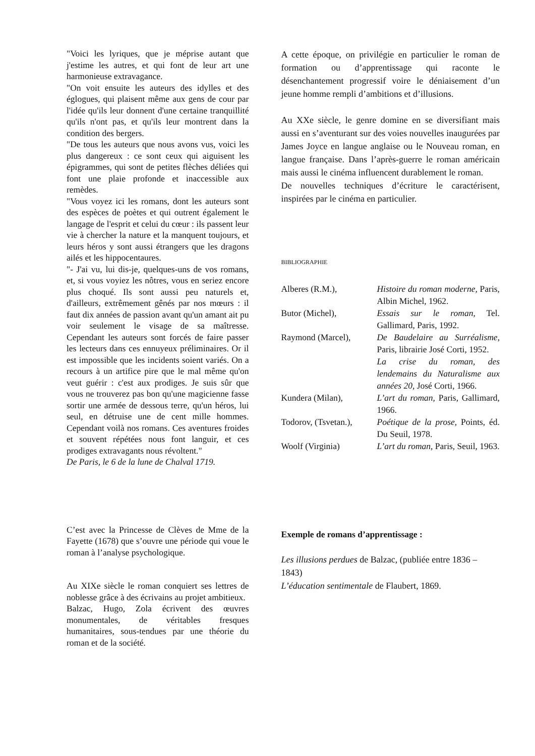"Voici les lyriques, que je méprise autant que j'estime les autres, et qui font de leur art une harmonieuse extravagance.
"On voit ensuite les auteurs des idylles et des églogues, qui plaisent même aux gens de cour par l'idée qu'ils leur donnent d'une certaine tranquillité qu'ils n'ont pas, et qu'ils leur montrent dans la condition des bergers.
"De tous les auteurs que nous avons vus, voici les plus dangereux : ce sont ceux qui aiguisent les épigrammes, qui sont de petites flèches déliées qui font une plaie profonde et inaccessible aux remèdes.
"Vous voyez ici les romans, dont les auteurs sont des espèces de poètes et qui outrent également le langage de l'esprit et celui du cœur : ils passent leur vie à chercher la nature et la manquent toujours, et leurs héros y sont aussi étrangers que les dragons ailés et les hippocentaures.
"- J'ai vu, lui dis-je, quelques-uns de vos romans, et, si vous voyiez les nôtres, vous en seriez encore plus choqué. Ils sont aussi peu naturels et, d'ailleurs, extrêmement gênés par nos mœurs : il faut dix années de passion avant qu'un amant ait pu voir seulement le visage de sa maîtresse. Cependant les auteurs sont forcés de faire passer les lecteurs dans ces ennuyeux préliminaires. Or il est impossible que les incidents soient variés. On a recours à un artifice pire que le mal même qu'on veut guérir : c'est aux prodiges. Je suis sûr que vous ne trouverez pas bon qu'une magicienne fasse sortir une armée de dessous terre, qu'un héros, lui seul, en détruise une de cent mille hommes. Cependant voilà nos romans. Ces aventures froides et souvent répétées nous font languir, et ces prodiges extravagants nous révoltent."
De Paris, le 6 de la lune de Chalval 1719.
C’est avec la Princesse de Clèves de Mme de la Fayette (1678) que s’ouvre une période qui voue le roman à l’analyse psychologique.
Au XIXe siècle le roman conquiert ses lettres de noblesse grâce à des écrivains au projet ambitieux.
Balzac, Hugo, Zola écrivent des œuvres monumentales, de véritables fresques humanitaires, sous-tendues par une théorie du roman et de la société.
A cette époque, on privilégie en particulier le roman de formation ou d’apprentissage qui raconte le désenchantement progressif voire le déniaisement d’un jeune homme rempli d’ambitions et d’illusions.
Au XXe siècle, le genre domine en se diversifiant mais aussi en s’aventurant sur des voies nouvelles inaugurées par James Joyce en langue anglaise ou le Nouveau roman, en langue française. Dans l’après-guerre le roman américain mais aussi le cinéma influencent durablement le roman.
De nouvelles techniques d’écriture le caractérisent, inspirées par le cinéma en particulier.
BIBLIOGRAPHIE
| Alberes (R.M.), | Histoire du roman moderne, Paris, Albin Michel, 1962. |
| Butor (Michel), | Essais sur le roman , Tel. Gallimard, Paris, 1992. |
| Raymond (Marcel), | De Baudelaire au Surréalisme , Paris, librairie José Corti, 1952. La crise du roman, des lendemains du Naturalisme aux années 20, José Corti, 1966. |
| Kundera (Milan), | L’art du roman, Paris, Gallimard, 1966. |
| Todorov, (Tsvetan.), | Poétique de la prose , Points, éd. Du Seuil, 1978. |
| Woolf (Virginia) | L’art du roman, Paris, Seuil, 1963. |
Exemple de romans d’apprentissage :
Les illusions perdues de Balzac, (publiée entre 1836 – 1843)
L’éducation sentimentale de Flaubert, 1869.